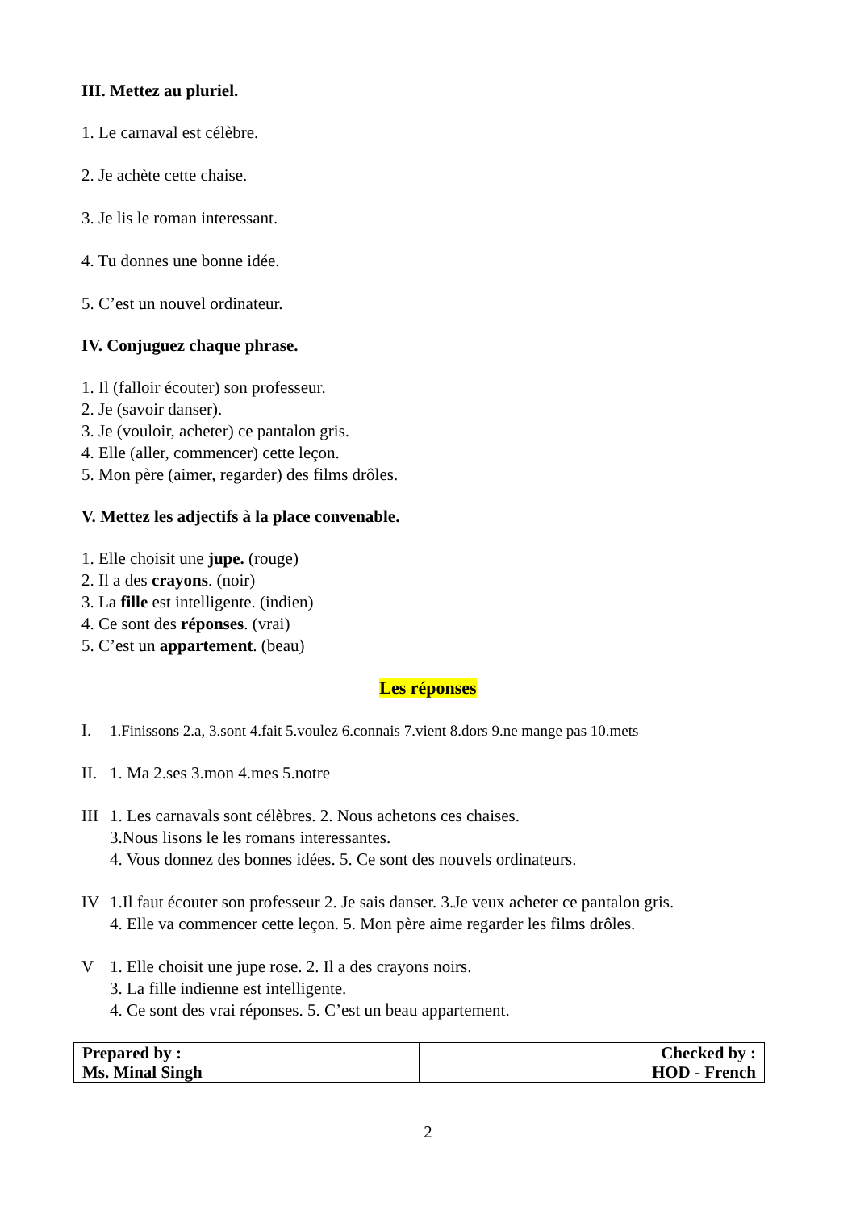III. Mettez au pluriel.
1. Le carnaval est célèbre.
2. Je achète cette chaise.
3. Je lis le roman interessant.
4. Tu donnes une bonne idée.
5. C’est un nouvel ordinateur.
IV. Conjuguez chaque phrase.
1. Il (falloir écouter) son professeur.
2. Je (savoir danser).
3. Je (vouloir, acheter) ce pantalon gris.
4. Elle (aller, commencer) cette leçon.
5. Mon père (aimer, regarder) des films drôles.
V. Mettez les adjectifs à la place convenable.
1. Elle choisit une jupe. (rouge)
2. Il a des crayons. (noir)
3. La fille est intelligente. (indien)
4. Ce sont des réponses. (vrai)
5. C’est un appartement. (beau)
Les réponses
I. 1.Finissons 2.a, 3.sont 4.fait 5.voulez 6.connais 7.vient 8.dors 9.ne mange pas 10.mets
II.
1. Ma 2.ses 3.mon 4.mes 5.notre
III
1. Les carnavals sont célèbres. 2. Nous achetons ces chaises.
3.Nous lisons le les romans interessantes.
4. Vous donnez des bonnes idées. 5. Ce sont des nouvels ordinateurs.
IV 1.Il faut écouter son professeur 2. Je sais danser. 3.Je veux acheter ce pantalon gris.
4. Elle va commencer cette leçon. 5. Mon père aime regarder les films drôles.
V 1. Elle choisit une jupe rose. 2. Il a des crayons noirs.
3. La fille indienne est intelligente.
4. Ce sont des vrai réponses. 5. C’est un beau appartement.
| Prepared by : Ms. Minal Singh | Checked by : HOD - French |
2